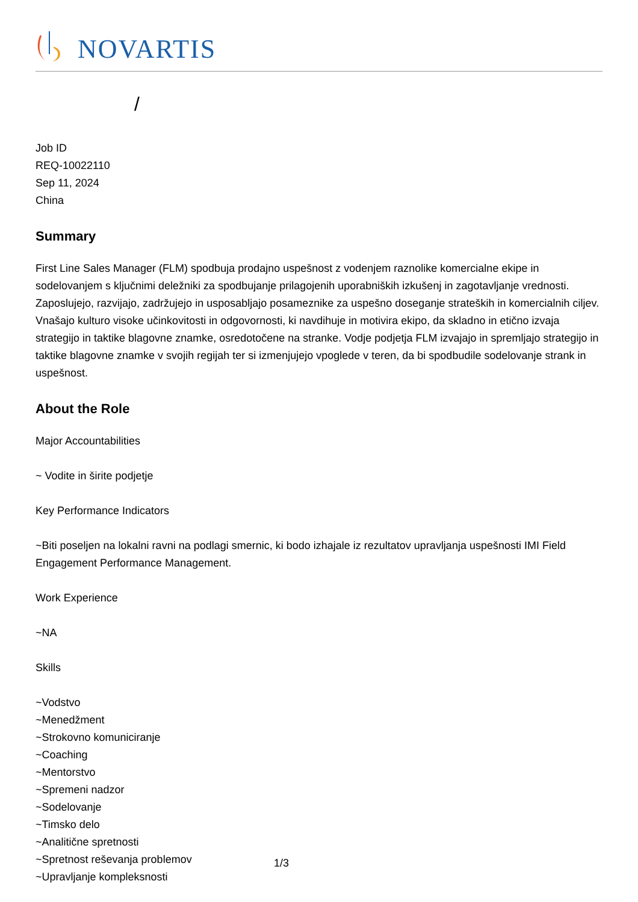NOVARTIS
/
Job ID
REQ-10022110
Sep 11, 2024
China
Summary
First Line Sales Manager (FLM) spodbuja prodajno uspešnost z vodenjem raznolike komercialne ekipe in sodelovanjem s ključnimi deležniki za spodbujanje prilagojenih uporabniških izkušenj in zagotavljanje vrednosti. Zaposlujejo, razvijajo, zadržujejo in usposabljajo posameznike za uspešno doseganje strateških in komercialnih ciljev. Vnašajo kulturo visoke učinkovitosti in odgovornosti, ki navdihuje in motivira ekipo, da skladno in etično izvaja strategijo in taktike blagovne znamke, osredotočene na stranke. Vodje podjetja FLM izvajajo in spremljajo strategijo in taktike blagovne znamke v svojih regijah ter si izmenjujejo vpoglede v teren, da bi spodbudile sodelovanje strank in uspešnost.
About the Role
Major Accountabilities
~ Vodite in širite podjetje
Key Performance Indicators
~Biti poseljen na lokalni ravni na podlagi smernic, ki bodo izhajale iz rezultatov upravljanja uspešnosti IMI Field Engagement Performance Management.
Work Experience
~NA
Skills
~Vodstvo
~Menedžment
~Strokovno komuniciranje
~Coaching
~Mentorstvo
~Spremeni nadzor
~Sodelovanje
~Timsko delo
~Analitične spretnosti
~Spretnost reševanja problemov
~Upravljanje kompleksnosti
1/3